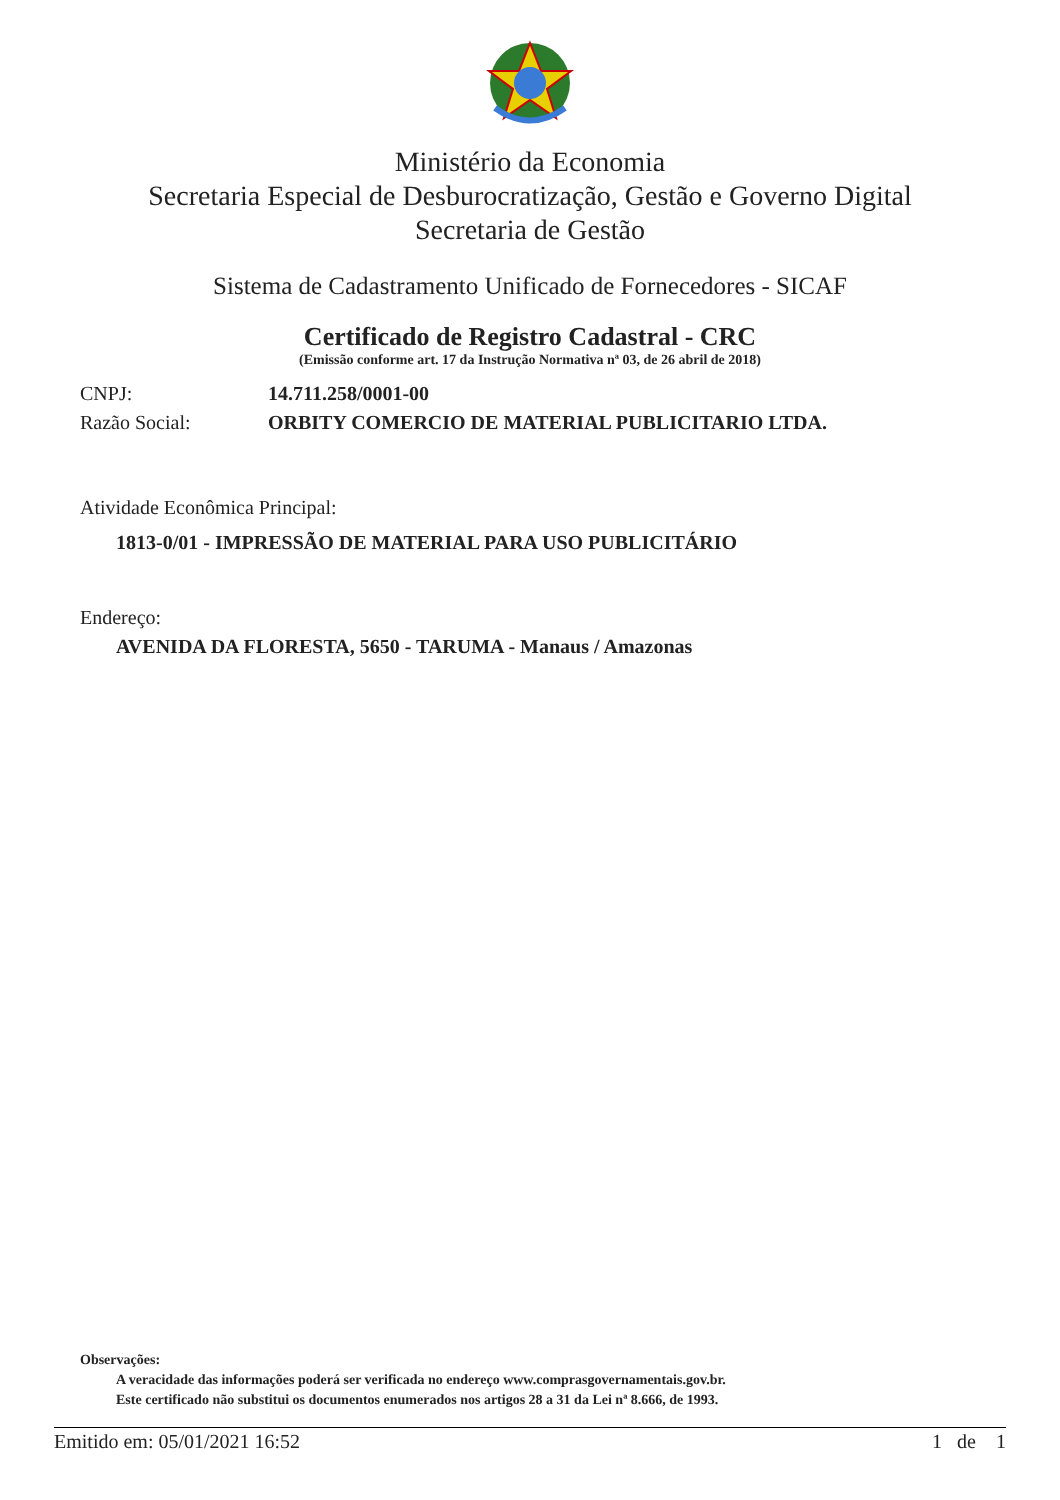Ministério da Economia
Secretaria Especial de Desburocratização, Gestão e Governo Digital
Secretaria de Gestão
Sistema de Cadastramento Unificado de Fornecedores - SICAF
Certificado de Registro Cadastral - CRC
(Emissão conforme art. 17 da Instrução Normativa nª 03, de 26 abril de 2018)
CNPJ: 14.711.258/0001-00
Razão Social: ORBITY COMERCIO DE MATERIAL PUBLICITARIO LTDA.
Atividade Econômica Principal:
1813-0/01 - IMPRESSÃO DE MATERIAL PARA USO PUBLICITÁRIO
Endereço:
AVENIDA DA FLORESTA, 5650 - TARUMA - Manaus / Amazonas
Observações:
A veracidade das informações poderá ser verificada no endereço www.comprasgovernamentais.gov.br.
Este certificado não substitui os documentos enumerados nos artigos 28 a 31 da Lei nª 8.666, de 1993.
Emitido em: 05/01/2021 16:52 1 de 1